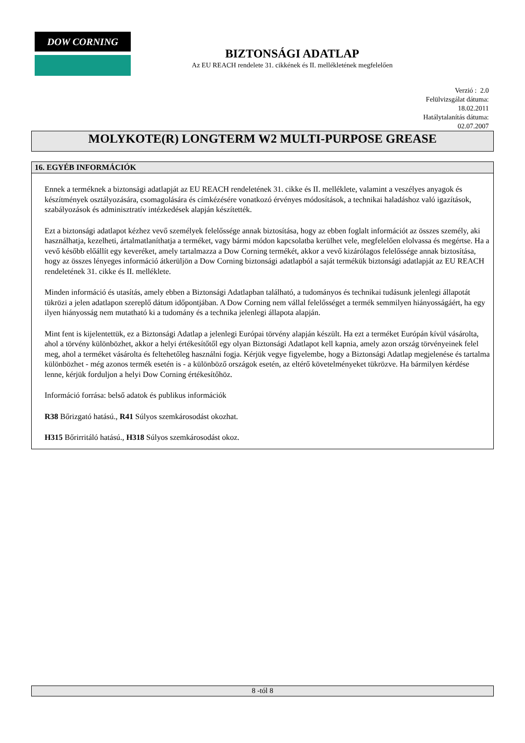DOW CORNING
BIZTONSÁGI ADATLAP
Az EU REACH rendelete 31. cikkének és II. mellékletének megfelelően
Verzió : 2.0
Felülvizsgálat dátuma:
18.02.2011
Hatálytalanítás dátuma:
02.07.2007
MOLYKOTE(R) LONGTERM W2 MULTI-PURPOSE GREASE
16. EGYÉB INFORMÁCIÓK
Ennek a terméknek a biztonsági adatlapját az EU REACH rendeletének 31. cikke és II. melléklete, valamint a veszélyes anyagok és készítmények osztályozására, csomagolására és címkézésére vonatkozó érvényes módosítások, a technikai haladáshoz való igazítások, szabályozások és adminisztratív intézkedések alapján készítették.
Ezt a biztonsági adatlapot kézhez vevő személyek felelőssége annak biztosítása, hogy az ebben foglalt információt az összes személy, aki használhatja, kezelheti, ártalmatlaníthatja a terméket, vagy bármi módon kapcsolatba kerülhet vele, megfelelően elolvassa és megértse. Ha a vevő később előállít egy keveréket, amely tartalmazza a Dow Corning termékét, akkor a vevő kizárólagos felelőssége annak biztosítása, hogy az összes lényeges információ átkerüljön a Dow Corning biztonsági adatlapból a saját termékük biztonsági adatlapját az EU REACH rendeletének 31. cikke és II. melléklete.
Minden információ és utasítás, amely ebben a Biztonsági Adatlapban található, a tudományos és technikai tudásunk jelenlegi állapotát tükrözi a jelen adatlapon szereplő dátum időpontjában. A Dow Corning nem vállal felelősséget a termék semmilyen hiányosságáért, ha egy ilyen hiányosság nem mutatható ki a tudomány és a technika jelenlegi állapota alapján.
Mint fent is kijelentettük, ez a Biztonsági Adatlap a jelenlegi Európai törvény alapján készült. Ha ezt a terméket Európán kívül vásárolta, ahol a törvény különbözhet, akkor a helyi értékesítőtől egy olyan Biztonsági Adatlapot kell kapnia, amely azon ország törvényeinek felel meg, ahol a terméket vásárolta és feltehetőleg használni fogja. Kérjük vegye figyelembe, hogy a Biztonsági Adatlap megjelenése és tartalma különbözhet - még azonos termék esetén is - a különböző országok esetén, az eltérő követelményeket tükrözve. Ha bármilyen kérdése lenne, kérjük forduljon a helyi Dow Corning értékesítőhöz.
Információ forrása: belső adatok és publikus információk
R38 Bőrizgató hatású., R41 Súlyos szemkárosodást okozhat.
H315 Bőrirritáló hatású., H318 Súlyos szemkárosodást okoz.
8 -tól 8